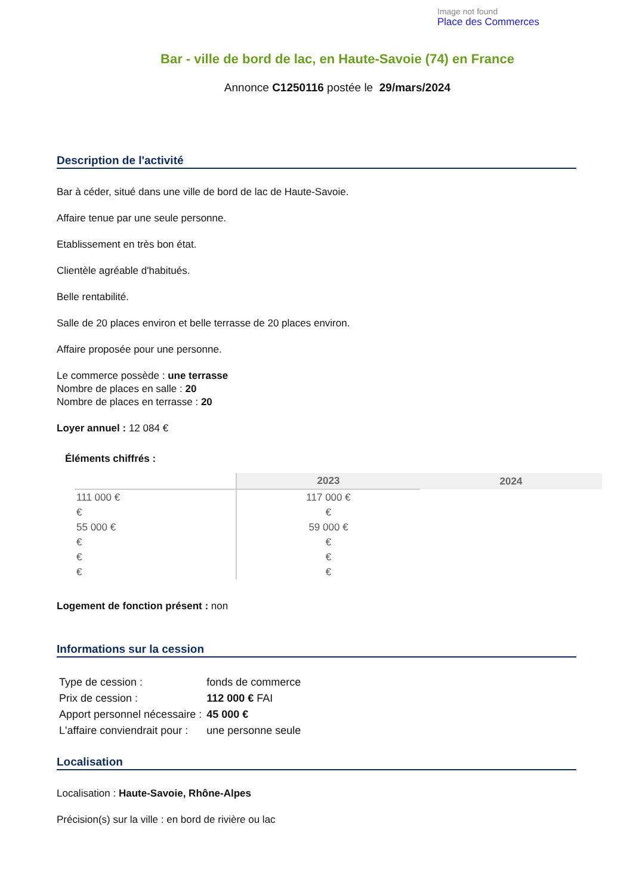Image not found
Place des Commerces
Bar - ville de bord de lac, en Haute-Savoie (74) en France
Annonce C1250116 postée le 29/mars/2024
Description de l'activité
Bar à céder, situé dans une ville de bord de lac de Haute-Savoie.
Affaire tenue par une seule personne.
Etablissement en très bon état.
Clientèle agréable d'habitués.
Belle rentabilité.
Salle de 20 places environ et belle terrasse de 20 places environ.
Affaire proposée pour une personne.
Le commerce possède : une terrasse
Nombre de places en salle : 20
Nombre de places en terrasse : 20
Loyer annuel : 12 084 €
Éléments chiffrés :
| | 2023 | 2024 |
| --- | --- | --- |
| 111 000 € | 117 000 € | |
| € | € | |
| 55 000 € | 59 000 € | |
| € | € | |
| € | € | |
| € | € | |
Logement de fonction présent : non
Informations sur la cession
| Type de cession : | fonds de commerce |
| Prix de cession : | 112 000 € FAI |
| Apport personnel nécessaire : | 45 000 € |
| L'affaire conviendrait pour : | une personne seule |
Localisation
Localisation : Haute-Savoie, Rhône-Alpes
Précision(s) sur la ville : en bord de rivière ou lac